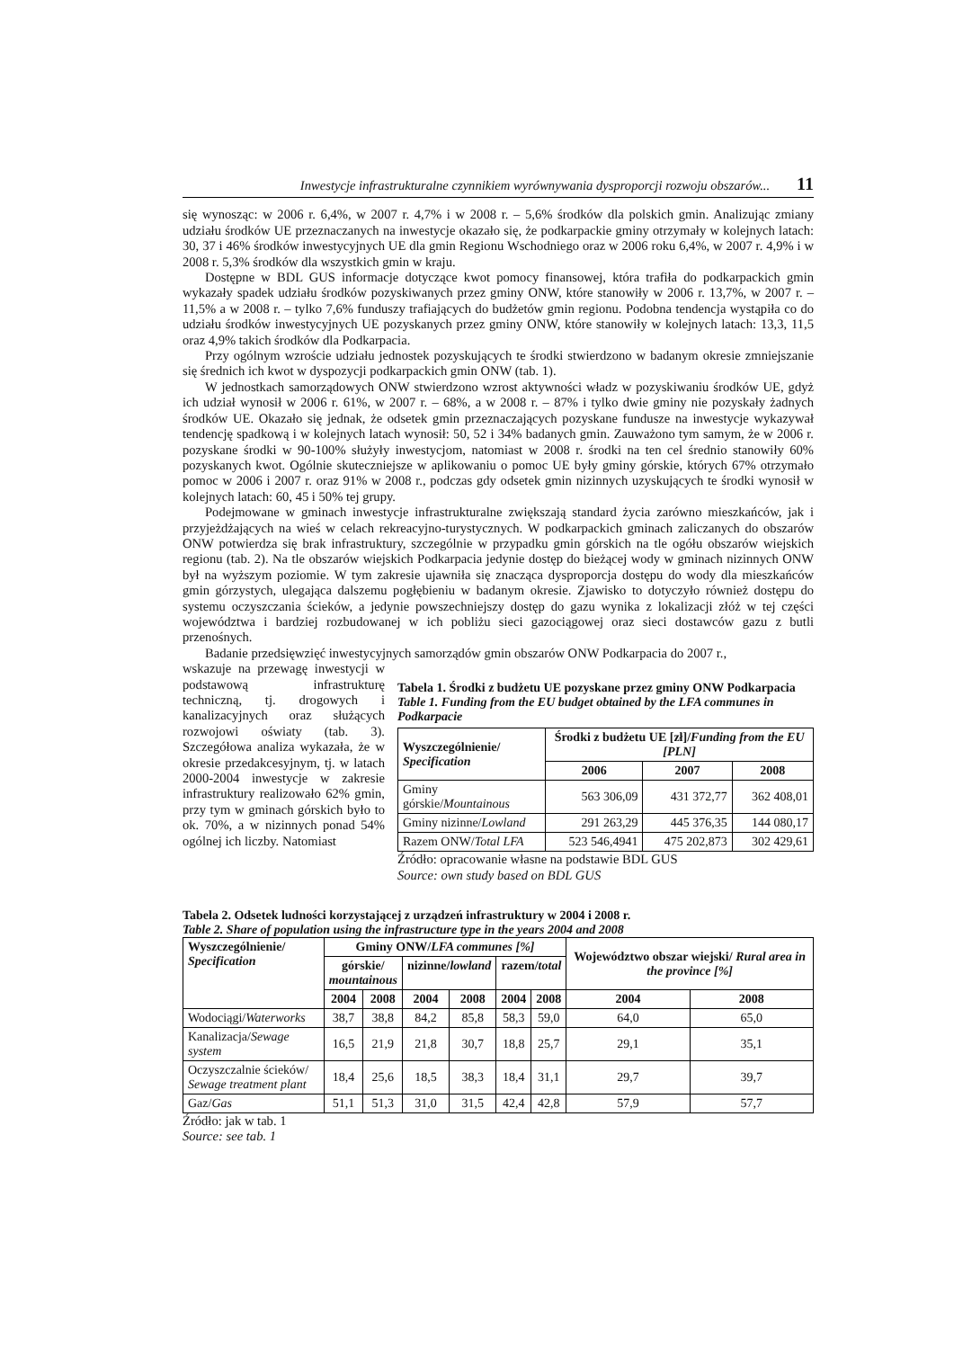Inwestycje infrastrukturalne czynnikiem wyrównywania dysproporcji rozwoju obszarów... 11
się wynosząc: w 2006 r. 6,4%, w 2007 r. 4,7% i w 2008 r. – 5,6% środków dla polskich gmin. Analizując zmiany udziału środków UE przeznaczanych na inwestycje okazało się, że podkarpackie gminy otrzymały w kolejnych latach: 30, 37 i 46% środków inwestycyjnych UE dla gmin Regionu Wschodniego oraz w 2006 roku 6,4%, w 2007 r. 4,9% i w 2008 r. 5,3% środków dla wszystkich gmin w kraju.
Dostępne w BDL GUS informacje dotyczące kwot pomocy finansowej, która trafiła do podkarpackich gmin wykazały spadek udziału środków pozyskiwanych przez gminy ONW, które stanowiły w 2006 r. 13,7%, w 2007 r. – 11,5% a w 2008 r. – tylko 7,6% funduszy trafiających do budżetów gmin regionu. Podobna tendencja wystąpiła co do udziału środków inwestycyjnych UE pozyskanych przez gminy ONW, które stanowiły w kolejnych latach: 13,3, 11,5 oraz 4,9% takich środków dla Podkarpacia.
Przy ogólnym wzroście udziału jednostek pozyskujących te środki stwierdzono w badanym okresie zmniejszanie się średnich ich kwot w dyspozycji podkarpackich gmin ONW (tab. 1).
W jednostkach samorządowych ONW stwierdzono wzrost aktywności władz w pozyskiwaniu środków UE, gdyż ich udział wynosił w 2006 r. 61%, w 2007 r. – 68%, a w 2008 r. – 87% i tylko dwie gminy nie pozyskały żadnych środków UE. Okazało się jednak, że odsetek gmin przeznaczających pozyskane fundusze na inwestycje wykazywał tendencję spadkową i w kolejnych latach wynosił: 50, 52 i 34% badanych gmin. Zauważono tym samym, że w 2006 r. pozyskane środki w 90-100% służyły inwestycjom, natomiast w 2008 r. środki na ten cel średnio stanowiły 60% pozyskanych kwot. Ogólnie skuteczniejsze w aplikowaniu o pomoc UE były gminy górskie, których 67% otrzymało pomoc w 2006 i 2007 r. oraz 91% w 2008 r., podczas gdy odsetek gmin nizinnych uzyskujących te środki wynosił w kolejnych latach: 60, 45 i 50% tej grupy.
Podejmowane w gminach inwestycje infrastrukturalne zwiększają standard życia zarówno mieszkańców, jak i przyjeżdżających na wieś w celach rekreacyjno-turystycznych. W podkarpackich gminach zaliczanych do obszarów ONW potwierdza się brak infrastruktury, szczególnie w przypadku gmin górskich na tle ogółu obszarów wiejskich regionu (tab. 2). Na tle obszarów wiejskich Podkarpacia jedynie dostęp do bieżącej wody w gminach nizinnych ONW był na wyższym poziomie. W tym zakresie ujawniła się znacząca dysproporcja dostępu do wody dla mieszkańców gmin górzystych, ulegająca dalszemu pogłębieniu w badanym okresie. Zjawisko to dotyczyło również dostępu do systemu oczyszczania ścieków, a jedynie powszechniejszy dostęp do gazu wynika z lokalizacji złóż w tej części województwa i bardziej rozbudowanej w ich pobliżu sieci gazociągowej oraz sieci dostawców gazu z butli przenośnych.
Badanie przedsięwzięć inwestycyjnych samorządów gmin obszarów ONW Podkarpacia do 2007 r.,
wskazuje na przewagę inwestycji w podstawową infrastrukturę techniczną, tj. drogowych i kanalizacyjnych oraz służących rozwojowi oświaty (tab. 3). Szczegółowa analiza wykazała, że w okresie przedakcesyjnym, tj. w latach 2000-2004 inwestycje w zakresie infrastruktury realizowało 62% gmin, przy tym w gminach górskich było to ok. 70%, a w nizinnych ponad 54% ogólnej ich liczby. Natomiast
Tabela 1. Środki z budżetu UE pozyskane przez gminy ONW Podkarpacia
Table 1. Funding from the EU budget obtained by the LFA communes in Podkarpacie
| Wyszczególnienie/ Specification | Środki z budżetu UE [zł]/ Funding from the EU [PLN] | | |
| --- | --- | --- | --- |
| | 2006 | 2007 | 2008 |
| Gminy górskie/ Mountainous | 563 306,09 | 431 372,77 | 362 408,01 |
| Gminy nizinne/ Lowland | 291 263,29 | 445 376,35 | 144 080,17 |
| Razem ONW/ Total LFA | 523 546,4941 | 475 202,873 | 302 429,61 |
Źródło: opracowanie własne na podstawie BDL GUS
Source: own study based on BDL GUS
Tabela 2. Odsetek ludności korzystającej z urządzeń infrastruktury w 2004 i 2008 r.
Table 2. Share of population using the infrastructure type in the years 2004 and 2008
| Wyszczególnienie/ Specification | Gminy ONW/ LFA communes [%] | | | | | | Województwo obszar wiejski/ Rural area in the province [%] | |
| --- | --- | --- | --- | --- | --- | --- | --- | --- |
| | górskie/ mountainous | | nizinne/ lowland | | razem/ total | | | |
| | 2004 | 2008 | 2004 | 2008 | 2004 | 2008 | 2004 | 2008 |
| Wodociągi/ Waterworks | 38,7 | 38,8 | 84,2 | 85,8 | 58,3 | 59,0 | 64,0 | 65,0 |
| Kanalizacja/ Sewage system | 16,5 | 21,9 | 21,8 | 30,7 | 18,8 | 25,7 | 29,1 | 35,1 |
| Oczyszczalnie ścieków/ Sewage treatment plant | 18,4 | 25,6 | 18,5 | 38,3 | 18,4 | 31,1 | 29,7 | 39,7 |
| Gaz/ Gas | 51,1 | 51,3 | 31,0 | 31,5 | 42,4 | 42,8 | 57,9 | 57,7 |
Źródło: jak w tab. 1
Source: see tab. 1